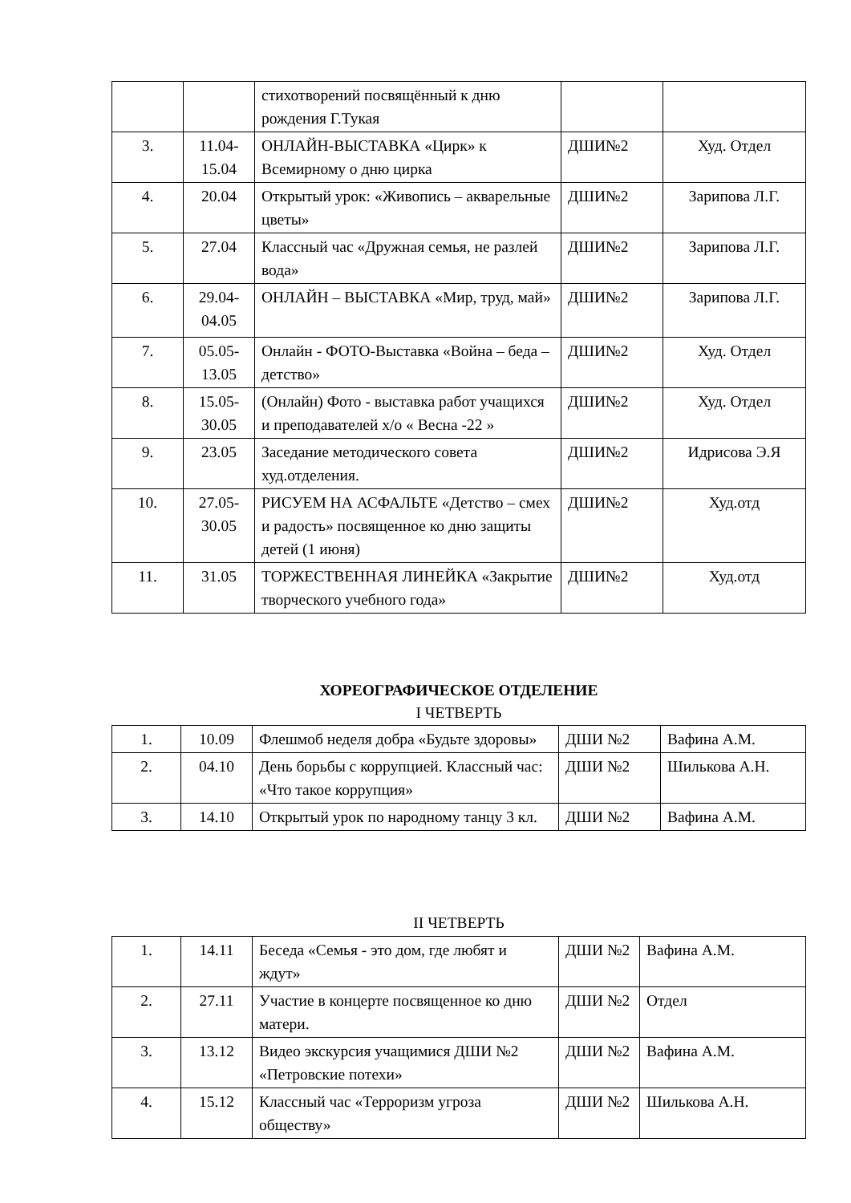| | | стихотворений посвящённый к дню рождения Г.Тукая | | |
| 3. | 11.04-15.04 | ОНЛАЙН-ВЫСТАВКА «Цирк» к Всемирному о дню цирка | ДШИ№2 | Худ. Отдел |
| 4. | 20.04 | Открытый урок: «Живопись – акварельные цветы» | ДШИ№2 | Зарипова Л.Г. |
| 5. | 27.04 | Классный час «Дружная семья, не разлей вода» | ДШИ№2 | Зарипова Л.Г. |
| 6. | 29.04-04.05 | ОНЛАЙН – ВЫСТАВКА «Мир, труд, май» | ДШИ№2 | Зарипова Л.Г. |
| 7. | 05.05-13.05 | Онлайн - ФОТО-Выставка «Война – беда – детство» | ДШИ№2 | Худ. Отдел |
| 8. | 15.05-30.05 | (Онлайн) Фото - выставка работ учащихся и преподавателей х/о « Весна -22 » | ДШИ№2 | Худ. Отдел |
| 9. | 23.05 | Заседание методического совета худ.отделения. | ДШИ№2 | Идрисова Э.Я |
| 10. | 27.05-30.05 | РИСУЕМ НА АСФАЛЬТЕ «Детство – смех и радость» посвященное ко дню защиты детей (1 июня) | ДШИ№2 | Худ.отд |
| 11. | 31.05 | ТОРЖЕСТВЕННАЯ ЛИНЕЙКА «Закрытие творческого учебного года» | ДШИ№2 | Худ.отд |
ХОРЕОГРАФИЧЕСКОЕ ОТДЕЛЕНИЕ
I ЧЕТВЕРТЬ
| 1. | 10.09 | Флешмоб неделя добра «Будьте здоровы» | ДШИ №2 | Вафина А.М. |
| 2. | 04.10 | День борьбы с коррупцией. Классный час: «Что такое коррупция» | ДШИ №2 | Шилькова А.Н. |
| 3. | 14.10 | Открытый урок по народному танцу 3 кл. | ДШИ №2 | Вафина А.М. |
II ЧЕТВЕРТЬ
| 1. | 14.11 | Беседа «Семья - это дом, где любят и ждут» | ДШИ №2 | Вафина А.М. |
| 2. | 27.11 | Участие в концерте посвященное ко дню матери. | ДШИ №2 | Отдел |
| 3. | 13.12 | Видео экскурсия учащимися ДШИ №2 «Петровские потехи» | ДШИ №2 | Вафина А.М. |
| 4. | 15.12 | Классный час «Терроризм угроза обществу» | ДШИ №2 | Шилькова А.Н. |